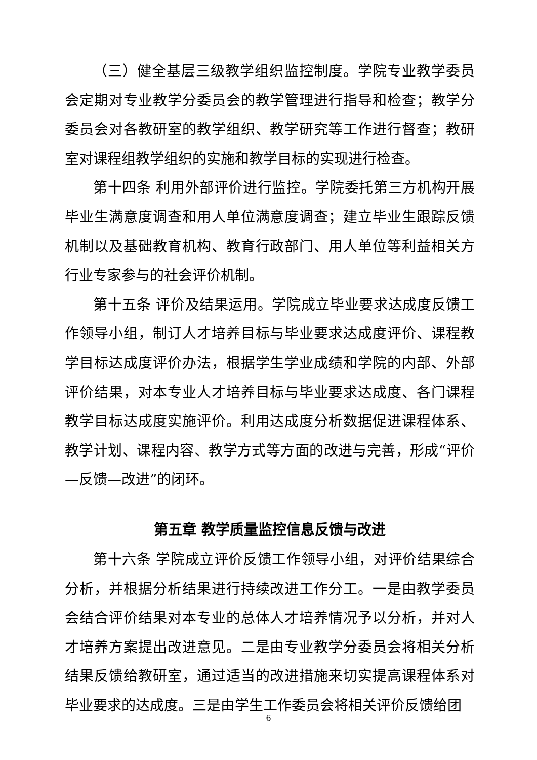（三）健全基层三级教学组织监控制度。学院专业教学委员会定期对专业教学分委员会的教学管理进行指导和检查；教学分委员会对各教研室的教学组织、教学研究等工作进行督查；教研室对课程组教学组织的实施和教学目标的实现进行检查。
第十四条 利用外部评价进行监控。学院委托第三方机构开展毕业生满意度调查和用人单位满意度调查；建立毕业生跟踪反馈机制以及基础教育机构、教育行政部门、用人单位等利益相关方行业专家参与的社会评价机制。
第十五条 评价及结果运用。学院成立毕业要求达成度反馈工作领导小组，制订人才培养目标与毕业要求达成度评价、课程教学目标达成度评价办法，根据学生学业成绩和学院的内部、外部评价结果，对本专业人才培养目标与毕业要求达成度、各门课程教学目标达成度实施评价。利用达成度分析数据促进课程体系、教学计划、课程内容、教学方式等方面的改进与完善，形成“评价—反馈—改进”的闭环。
第五章 教学质量监控信息反馈与改进
第十六条 学院成立评价反馈工作领导小组，对评价结果综合分析，并根据分析结果进行持续改进工作分工。一是由教学委员会结合评价结果对本专业的总体人才培养情况予以分析，并对人才培养方案提出改进意见。二是由专业教学分委员会将相关分析结果反馈给教研室，通过适当的改进措施来切实提高课程体系对毕业要求的达成度。三是由学生工作委员会将相关评价反馈给团
6